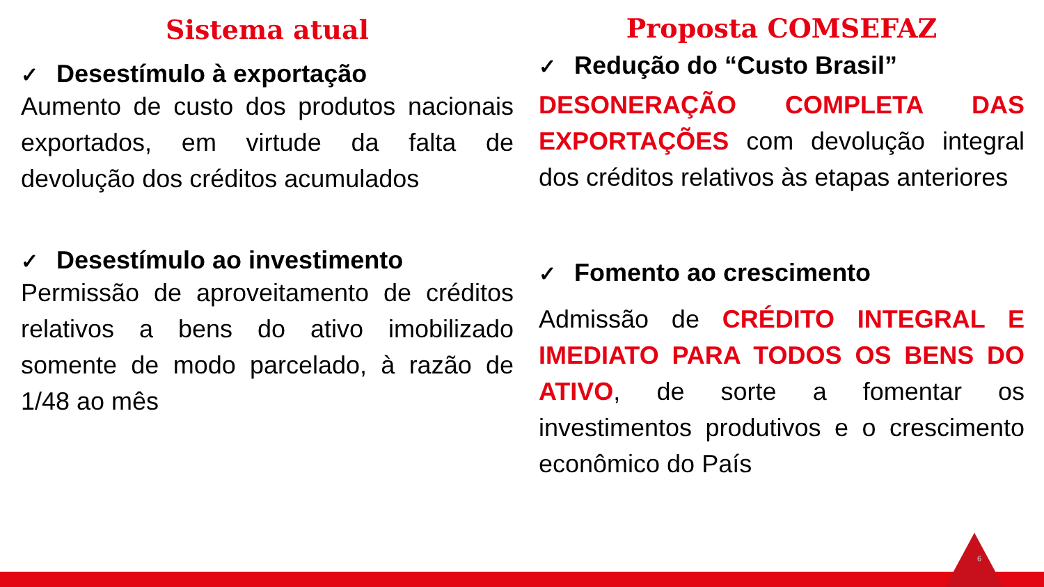Sistema atual
✓ Desestímulo à exportação
Aumento de custo dos produtos nacionais exportados, em virtude da falta de devolução dos créditos acumulados
✓ Desestímulo ao investimento
Permissão de aproveitamento de créditos relativos a bens do ativo imobilizado somente de modo parcelado, à razão de 1/48 ao mês
Proposta COMSEFAZ
✓ Redução do “Custo Brasil”
DESONERAÇÃO COMPLETA DAS EXPORTAÇÕES com devolução integral dos créditos relativos às etapas anteriores
✓ Fomento ao crescimento
Admissão de CRÉDITO INTEGRAL E IMEDIATO PARA TODOS OS BENS DO ATIVO, de sorte a fomentar os investimentos produtivos e o crescimento econômico do País
6